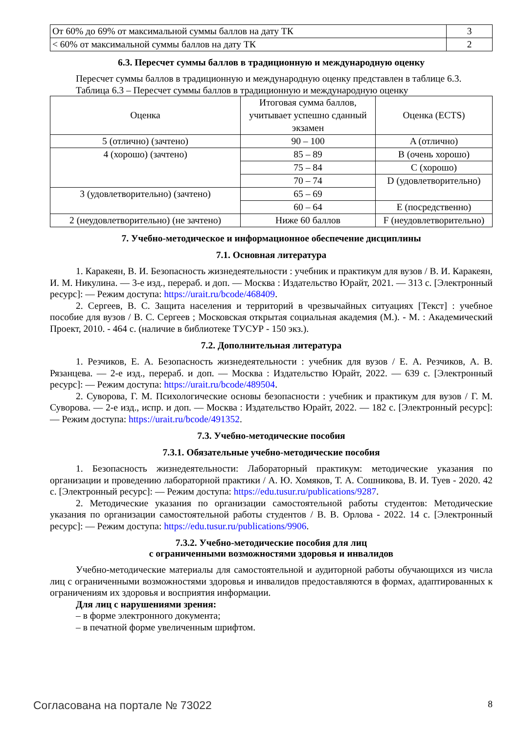| От 60% до 69% от максимальной суммы баллов на дату ТК | 3 |
| < 60% от максимальной суммы баллов на дату ТК | 2 |
6.3. Пересчет суммы баллов в традиционную и международную оценку
Пересчет суммы баллов в традиционную и международную оценку представлен в таблице 6.3.
Таблица 6.3 – Пересчет суммы баллов в традиционную и международную оценку
| Оценка | Итоговая сумма баллов, учитывает успешно сданный экзамен | Оценка (ECTS) |
| --- | --- | --- |
| 5 (отлично) (зачтено) | 90 – 100 | A (отлично) |
| 4 (хорошо) (зачтено) | 85 – 89 | B (очень хорошо) |
| | 75 – 84 | C (хорошо) |
| | 70 – 74 | D (удовлетворительно) |
| 3 (удовлетворительно) (зачтено) | 65 – 69 | |
| | 60 – 64 | E (посредственно) |
| 2 (неудовлетворительно) (не зачтено) | Ниже 60 баллов | F (неудовлетворительно) |
7. Учебно-методическое и информационное обеспечение дисциплины
7.1. Основная литература
1. Каракеян, В. И. Безопасность жизнедеятельности : учебник и практикум для вузов / В. И. Каракеян, И. М. Никулина. — 3-е изд., перераб. и доп. — Москва : Издательство Юрайт, 2021. — 313 с. [Электронный ресурс]: — Режим доступа: https://urait.ru/bcode/468409.
2. Сергеев, В. С. Защита населения и территорий в чрезвычайных ситуациях [Текст] : учебное пособие для вузов / В. С. Сергеев ; Московская открытая социальная академия (М.). - М. : Академический Проект, 2010. - 464 с. (наличие в библиотеке ТУСУР - 150 экз.).
7.2. Дополнительная литература
1. Резчиков, Е. А. Безопасность жизнедеятельности : учебник для вузов / Е. А. Резчиков, А. В. Рязанцева. — 2-е изд., перераб. и доп. — Москва : Издательство Юрайт, 2022. — 639 с. [Электронный ресурс]: — Режим доступа: https://urait.ru/bcode/489504.
2. Суворова, Г. М. Психологические основы безопасности : учебник и практикум для вузов / Г. М. Суворова. — 2-е изд., испр. и доп. — Москва : Издательство Юрайт, 2022. — 182 с. [Электронный ресурс]: — Режим доступа: https://urait.ru/bcode/491352.
7.3. Учебно-методические пособия
7.3.1. Обязательные учебно-методические пособия
1. Безопасность жизнедеятельности: Лабораторный практикум: методические указания по организации и проведению лабораторной практики / А. Ю. Хомяков, Т. А. Сошникова, В. И. Туев - 2020. 42 с. [Электронный ресурс]: — Режим доступа: https://edu.tusur.ru/publications/9287.
2. Методические указания по организации самостоятельной работы студентов: Методические указания по организации самостоятельной работы студентов / В. В. Орлова - 2022. 14 с. [Электронный ресурс]: — Режим доступа: https://edu.tusur.ru/publications/9906.
7.3.2. Учебно-методические пособия для лиц
с ограниченными возможностями здоровья и инвалидов
Учебно-методические материалы для самостоятельной и аудиторной работы обучающихся из числа лиц с ограниченными возможностями здоровья и инвалидов предоставляются в формах, адаптированных к ограничениям их здоровья и восприятия информации.
Для лиц с нарушениями зрения:
– в форме электронного документа;
– в печатной форме увеличенным шрифтом.
Согласована на портале № 73022 8